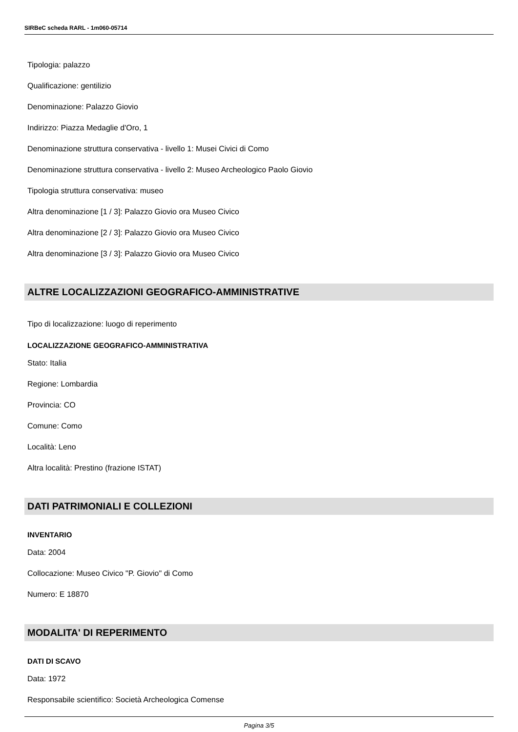SIRBeC scheda RARL - 1m060-05714
Tipologia: palazzo
Qualificazione: gentilizio
Denominazione: Palazzo Giovio
Indirizzo: Piazza Medaglie d'Oro, 1
Denominazione struttura conservativa - livello 1: Musei Civici di Como
Denominazione struttura conservativa - livello 2: Museo Archeologico Paolo Giovio
Tipologia struttura conservativa: museo
Altra denominazione [1 / 3]: Palazzo Giovio ora Museo Civico
Altra denominazione [2 / 3]: Palazzo Giovio ora Museo Civico
Altra denominazione [3 / 3]: Palazzo Giovio ora Museo Civico
ALTRE LOCALIZZAZIONI GEOGRAFICO-AMMINISTRATIVE
Tipo di localizzazione: luogo di reperimento
LOCALIZZAZIONE GEOGRAFICO-AMMINISTRATIVA
Stato: Italia
Regione: Lombardia
Provincia: CO
Comune: Como
Località: Leno
Altra località: Prestino (frazione ISTAT)
DATI PATRIMONIALI E COLLEZIONI
INVENTARIO
Data: 2004
Collocazione: Museo Civico "P. Giovio" di Como
Numero: E 18870
MODALITA' DI REPERIMENTO
DATI DI SCAVO
Data: 1972
Responsabile scientifico: Società Archeologica Comense
Pagina 3/5